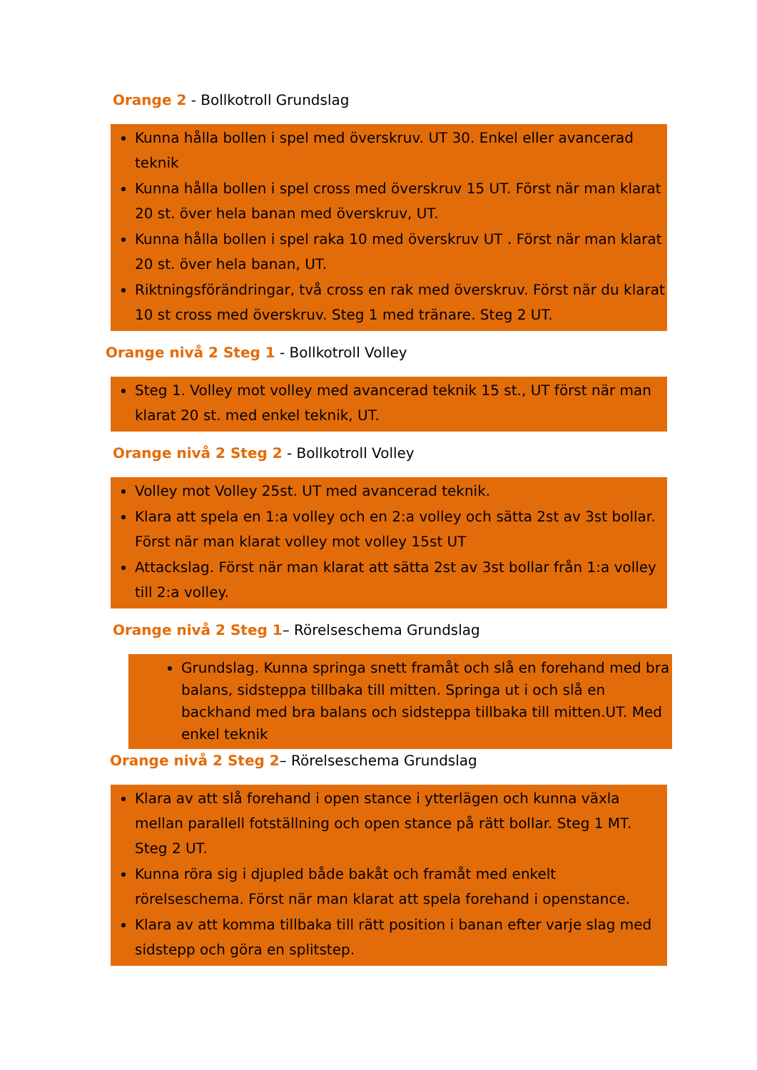Orange 2 - Bollkotroll Grundslag
Kunna hålla bollen i spel med överskruv. UT 30. Enkel eller avancerad teknik
Kunna hålla bollen i spel cross med överskruv 15 UT. Först när man klarat 20 st. över hela banan med överskruv, UT.
Kunna hålla bollen i spel raka 10 med överskruv UT . Först när man klarat 20 st. över hela banan, UT.
Riktningsförändringar, två cross en rak med överskruv. Först när du klarat 10 st cross med överskruv. Steg 1 med tränare. Steg 2 UT.
Orange nivå 2 Steg 1 - Bollkotroll Volley
Steg 1. Volley mot volley med avancerad teknik 15 st., UT först när man klarat 20 st. med enkel teknik, UT.
Orange nivå 2 Steg 2 - Bollkotroll Volley
Volley mot Volley 25st. UT med avancerad teknik.
Klara att spela en 1:a volley och en 2:a volley och sätta 2st av 3st bollar. Först när man klarat volley mot volley 15st UT
Attackslag. Först när man klarat att sätta 2st av 3st bollar från 1:a volley till 2:a volley.
Orange nivå 2 Steg 1– Rörelseschema Grundslag
Grundslag. Kunna springa snett framåt och slå en forehand med bra balans, sidsteppa tillbaka till mitten. Springa ut i och slå en backhand med bra balans och sidsteppa tillbaka till mitten.UT. Med enkel teknik
Orange nivå 2 Steg 2– Rörelseschema Grundslag
Klara av att slå forehand i open stance i ytterlägen och kunna växla mellan parallell fotställning och open stance på rätt bollar. Steg 1 MT. Steg 2 UT.
Kunna röra sig i djupled både bakåt och framåt med enkelt rörelseschema. Först när man klarat att spela forehand i openstance.
Klara av att komma tillbaka till rätt position i banan efter varje slag med sidstepp och göra en splitstep.